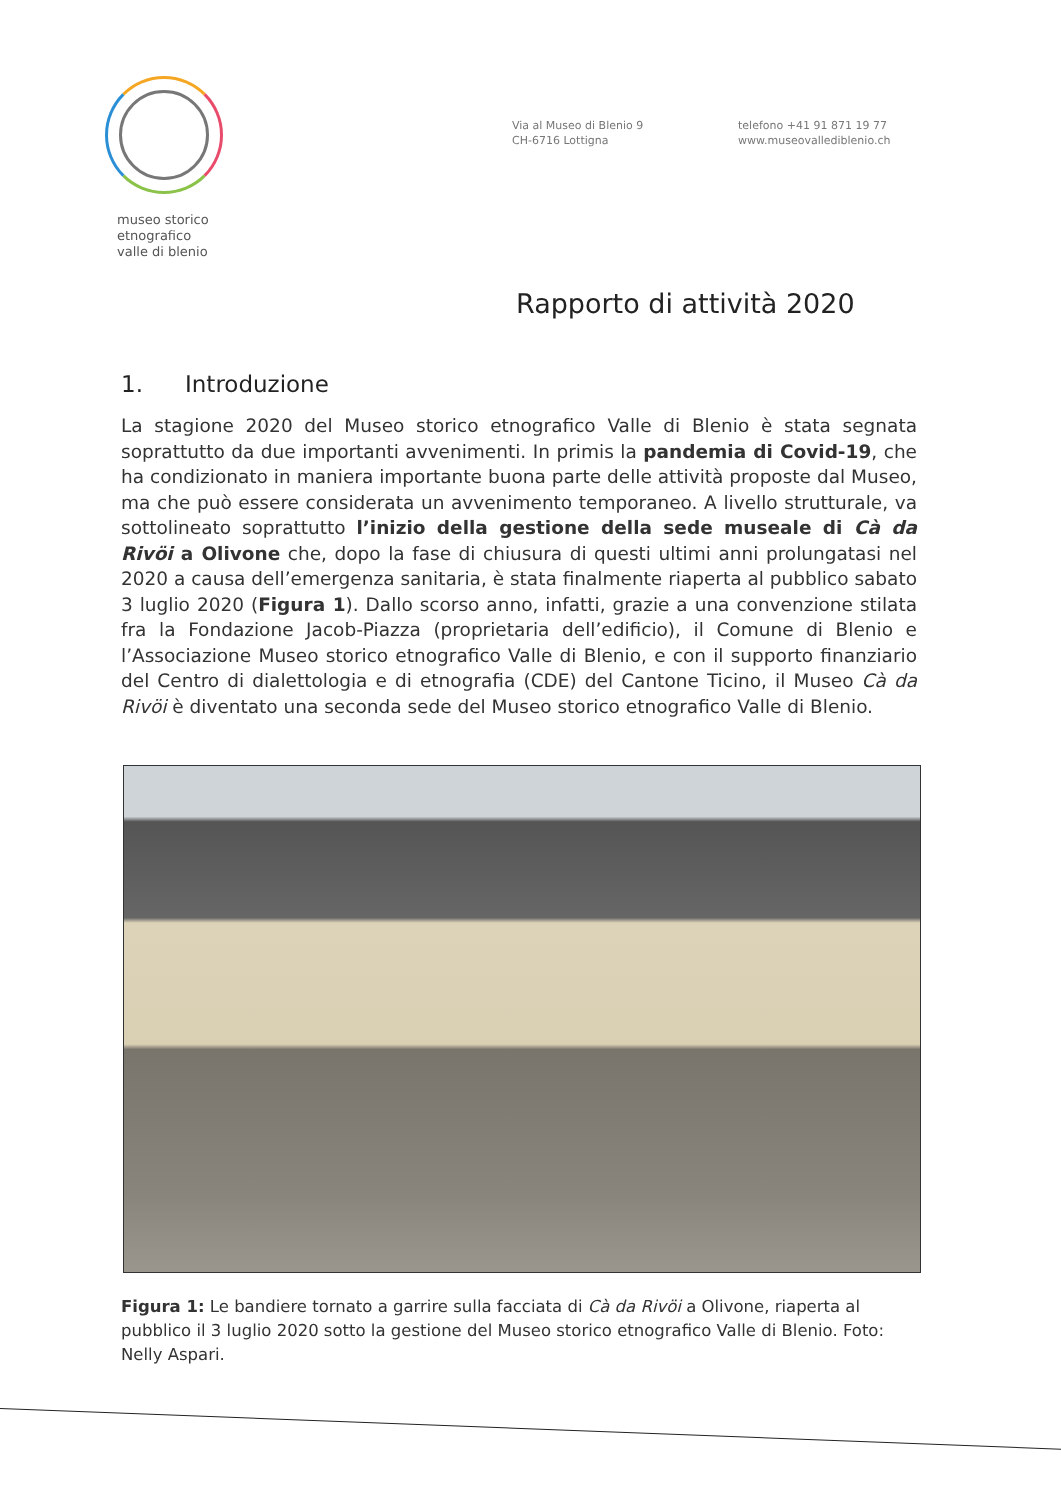museo storico
etnografico
valle di blenio
Via al Museo di Blenio 9
CH-6716 Lottigna
telefono +41 91 871 19 77
www.museovallediblenio.ch
Rapporto di attività 2020
1. Introduzione
La stagione 2020 del Museo storico etnografico Valle di Blenio è stata segnata soprattutto da due importanti avvenimenti. In primis la pandemia di Covid-19, che ha condizionato in maniera importante buona parte delle attività proposte dal Museo, ma che può essere considerata un avvenimento temporaneo. A livello strutturale, va sottolineato soprattutto l’inizio della gestione della sede museale di Cà da Rivöi a Olivone che, dopo la fase di chiusura di questi ultimi anni prolungatasi nel 2020 a causa dell’emergenza sanitaria, è stata finalmente riaperta al pubblico sabato 3 luglio 2020 (Figura 1). Dallo scorso anno, infatti, grazie a una convenzione stilata fra la Fondazione Jacob-Piazza (proprietaria dell’edificio), il Comune di Blenio e l’Associazione Museo storico etnografico Valle di Blenio, e con il supporto finanziario del Centro di dialettologia e di etnografia (CDE) del Cantone Ticino, il Museo Cà da Rivöi è diventato una seconda sede del Museo storico etnografico Valle di Blenio.
Figura 1: Le bandiere tornato a garrire sulla facciata di Cà da Rivöi a Olivone, riaperta al pubblico il 3 luglio 2020 sotto la gestione del Museo storico etnografico Valle di Blenio. Foto: Nelly Aspari.